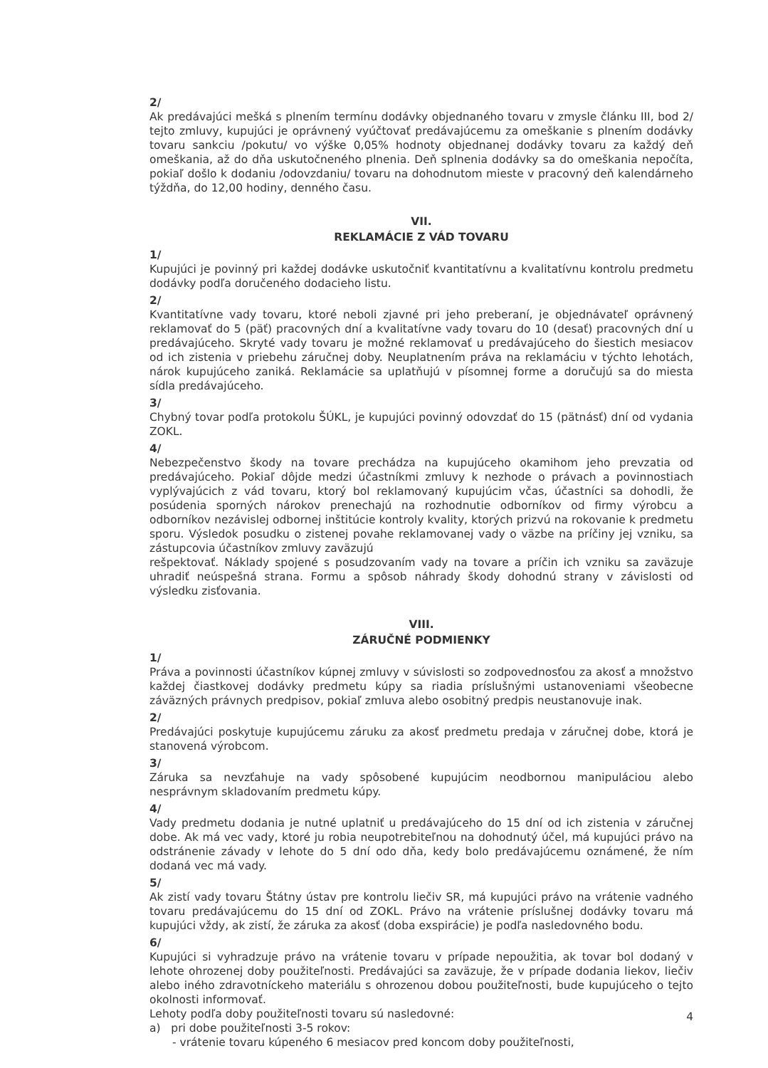2/
Ak predávajúci mešká s plnením termínu dodávky objednaného tovaru v zmysle článku III, bod 2/ tejto zmluvy, kupujúci je oprávnený vyúčtovať predávajúcemu za omeškanie s plnením dodávky tovaru sankciu /pokutu/ vo výške 0,05% hodnoty objednanej dodávky tovaru za každý deň omeškania, až do dňa uskutočneného plnenia. Deň splnenia dodávky sa do omeškania nepočíta, pokiaľ došlo k dodaniu /odovzdaniu/ tovaru na dohodnutom mieste v pracovný deň kalendárneho týždňa, do 12,00 hodiny, denného času.
VII.
REKLAMÁCIE Z VÁD TOVARU
1/
Kupujúci je povinný pri každej dodávke uskutočniť kvantitatívnu a kvalitatívnu kontrolu predmetu dodávky podľa doručeného dodacieho listu.
2/
Kvantitatívne vady tovaru, ktoré neboli zjavné pri jeho preberaní, je objednávateľ oprávnený reklamovať do 5 (päť) pracovných dní a kvalitatívne vady tovaru do 10 (desať) pracovných dní u predávajúceho. Skryté vady tovaru je možné reklamovať u predávajúceho do šiestich mesiacov od ich zistenia v priebehu záručnej doby. Neuplatnením práva na reklamáciu v týchto lehotách, nárok kupujúceho zaniká. Reklamácie sa uplatňujú v písomnej forme a doručujú sa do miesta sídla predávajúceho.
3/
Chybný tovar podľa protokolu ŠÚKL, je kupujúci povinný odovzdať do 15 (pätnásť) dní od vydania ZOKL.
4/
Nebezpečenstvo škody na tovare prechádza na kupujúceho okamihom jeho prevzatia od predávajúceho. Pokiaľ dôjde medzi účastníkmi zmluvy k nezhode o právach a povinnostiach vyplývajúcich z vád tovaru, ktorý bol reklamovaný kupujúcim včas, účastníci sa dohodli, že posúdenia sporných nárokov prenechajú na rozhodnutie odborníkov od firmy výrobcu a odborníkov nezávislej odbornej inštitúcie kontroly kvality, ktorých prizvú na rokovanie k predmetu sporu. Výsledok posudku o zistenej povahe reklamovanej vady o väzbe na príčiny jej vzniku, sa zástupcovia účastníkov zmluvy zaväzujú
rešpektovať. Náklady spojené s posudzovaním vady na tovare a príčin ich vzniku sa zaväzuje uhradiť neúspešná strana. Formu a spôsob náhrady škody dohodnú strany v závislosti od výsledku zisťovania.
VIII.
ZÁRUČNÉ PODMIENKY
1/
Práva a povinnosti účastníkov kúpnej zmluvy v súvislosti so zodpovednosťou za akosť a množstvo každej čiastkovej dodávky predmetu kúpy sa riadia príslušnými ustanoveniami všeobecne záväzných právnych predpisov, pokiaľ zmluva alebo osobitný predpis neustanovuje inak.
2/
Predávajúci poskytuje kupujúcemu záruku za akosť predmetu predaja v záručnej dobe, ktorá je stanovená výrobcom.
3/
Záruka sa nevzťahuje na vady spôsobené kupujúcim neodbornou manipuláciou alebo nesprávnym skladovaním predmetu kúpy.
4/
Vady predmetu dodania je nutné uplatniť u predávajúceho do 15 dní od ich zistenia v záručnej dobe. Ak má vec vady, ktoré ju robia neupotrebiteľnou na dohodnutý účel, má kupujúci právo na odstránenie závady v lehote do 5 dní odo dňa, kedy bolo predávajúcemu oznámené, že ním dodaná vec má vady.
5/
Ak zistí vady tovaru Štátny ústav pre kontrolu liečiv SR, má kupujúci právo na vrátenie vadného tovaru predávajúcemu do 15 dní od ZOKL. Právo na vrátenie príslušnej dodávky tovaru má kupujúci vždy, ak zistí, že záruka za akosť (doba exspirácie) je podľa nasledovného bodu.
6/
Kupujúci si vyhradzuje právo na vrátenie tovaru v prípade nepoužitia, ak tovar bol dodaný v lehote ohrozenej doby použiteľnosti. Predávajúci sa zaväzuje, že v prípade dodania liekov, liečiv alebo iného zdravotníckeho materiálu s ohrozenou dobou použiteľnosti, bude kupujúceho o tejto okolnosti informovať.
Lehoty podľa doby použiteľnosti tovaru sú nasledovné:
a) pri dobe použiteľnosti 3-5 rokov:
- vrátenie tovaru kúpeného 6 mesiacov pred koncom doby použiteľnosti,
4